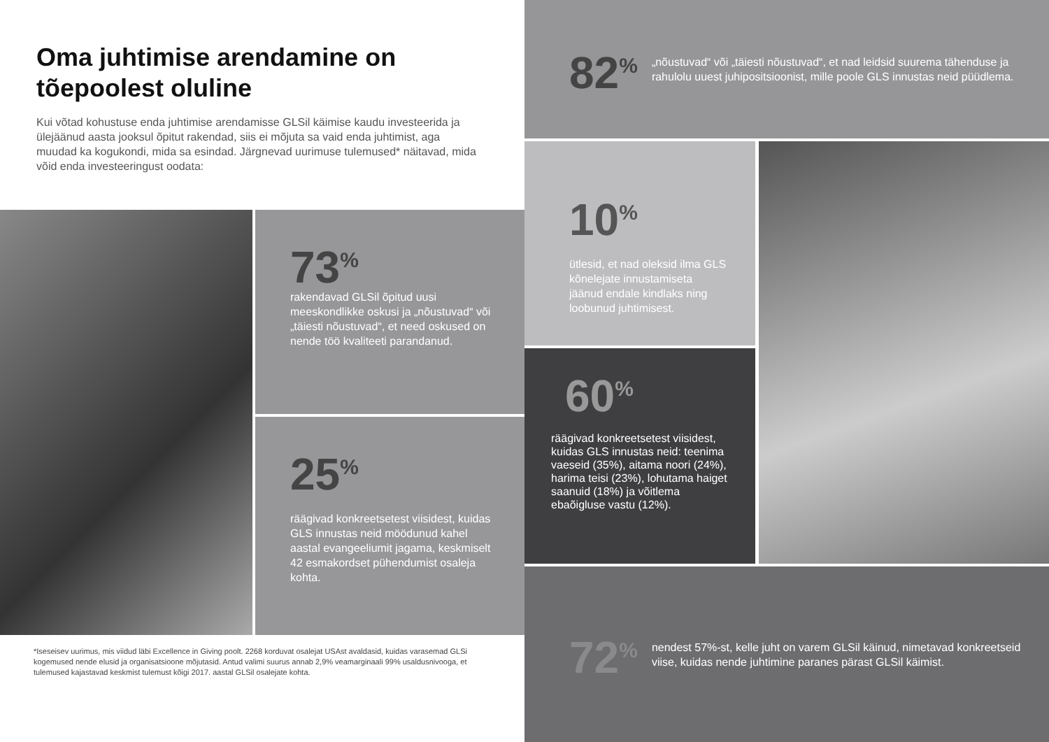Oma juhtimise arendamine on tõepoolest oluline
Kui võtad kohustuse enda juhtimise arendamisse GLSil käimise kaudu investeerida ja ülejäänud aasta jooksul õpitut rakendad, siis ei mõjuta sa vaid enda juhtimist, aga muudad ka kogukondi, mida sa esindad. Järgnevad uurimuse tulemused* näitavad, mida võid enda investeeringust oodata:
73<sup>%</sup>
rakendavad GLSil õpitud uusi meeskondlikke oskusi ja „nõustuvad“ või „täiesti nõustuvad“, et need oskused on nende töö kvaliteeti parandanud.
25<sup>%</sup>
räägivad konkreetsetest viisidest, kuidas GLS innustas neid möödunud kahel aastal evangeeliumit jagama, keskmiselt 42 esmakordset pühendumist osaleja kohta.
*Iseseisev uurimus, mis viidud läbi Excellence in Giving poolt. 2268 korduvat osalejat USAst avaldasid, kuidas varasemad GLSi kogemused nende elusid ja organisatsioone mõjutasid. Antud valimi suurus annab 2,9% veamarginaali 99% usaldusnivooga, et tulemused kajastavad keskmist tulemust kõigi 2017. aastal GLSil osalejate kohta.
82<sup>%</sup>
„nõustuvad“ või „täiesti nõustuvad“, et nad leidsid suurema tähenduse ja rahulolu uuest juhipositsioonist, mille poole GLS innustas neid püüdlema.
10<sup>%</sup>
ütlesid, et nad oleksid ilma GLS kõnelejate innustamiseta jäänud endale kindlaks ning loobunud juhtimisest.
60<sup>%</sup>
räägivad konkreetsetest viisidest, kuidas GLS innustas neid: teenima vaeseid (35%), aitama noori (24%), harima teisi (23%), lohutama haiget saanuid (18%) ja võitlema ebaõigluse vastu (12%).
72<sup>%</sup>
nendest 57%-st, kelle juht on varem GLSil käinud, nimetavad konkreetseid viise, kuidas nende juhtimine paranes pärast GLSil käimist.